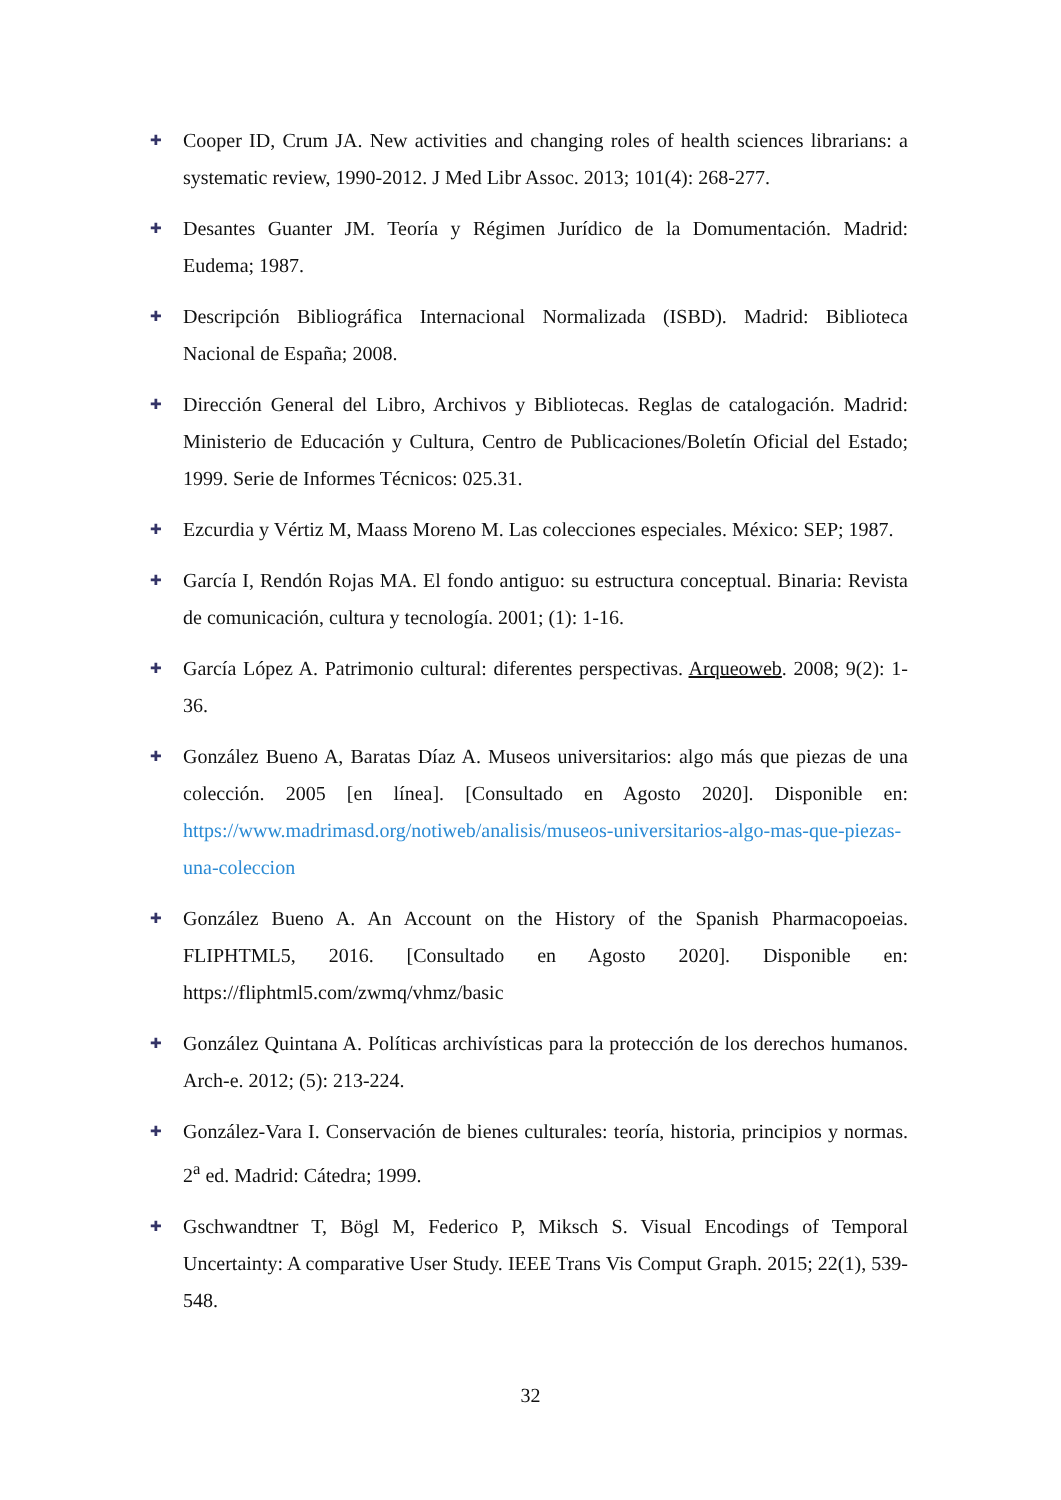✚
Cooper ID, Crum JA. New activities and changing roles of health sciences librarians: a systematic review, 1990-2012. J Med Libr Assoc. 2013; 101(4): 268-277.
✚
Desantes Guanter JM. Teoría y Régimen Jurídico de la Domumentación. Madrid: Eudema; 1987.
✚
Descripción Bibliográfica Internacional Normalizada (ISBD). Madrid: Biblioteca Nacional de España; 2008.
✚
Dirección General del Libro, Archivos y Bibliotecas. Reglas de catalogación. Madrid: Ministerio de Educación y Cultura, Centro de Publicaciones/Boletín Oficial del Estado; 1999. Serie de Informes Técnicos: 025.31.
✚
Ezcurdia y Vértiz M, Maass Moreno M. Las colecciones especiales. México: SEP; 1987.
✚
García I, Rendón Rojas MA. El fondo antiguo: su estructura conceptual. Binaria: Revista de comunicación, cultura y tecnología. 2001; (1): 1-16.
✚
García López A. Patrimonio cultural: diferentes perspectivas. Arqueoweb. 2008; 9(2): 1-36.
✚
González Bueno A, Baratas Díaz A. Museos universitarios: algo más que piezas de una colección. 2005 [en línea]. [Consultado en Agosto 2020]. Disponible en: https://www.madrimasd.org/notiweb/analisis/museos-universitarios-algo-mas-que-piezas-una-coleccion
✚
González Bueno A. An Account on the History of the Spanish Pharmacopoeias. FLIPHTML5, 2016. [Consultado en Agosto 2020]. Disponible en: https://fliphtml5.com/zwmq/vhmz/basic
✚
González Quintana A. Políticas archivísticas para la protección de los derechos humanos. Arch-e. 2012; (5): 213-224.
✚
González-Vara I. Conservación de bienes culturales: teoría, historia, principios y normas. 2<sup>a</sup> ed. Madrid: Cátedra; 1999.
✚
Gschwandtner T, Bögl M, Federico P, Miksch S. Visual Encodings of Temporal Uncertainty: A comparative User Study. IEEE Trans Vis Comput Graph. 2015; 22(1), 539-548.
32